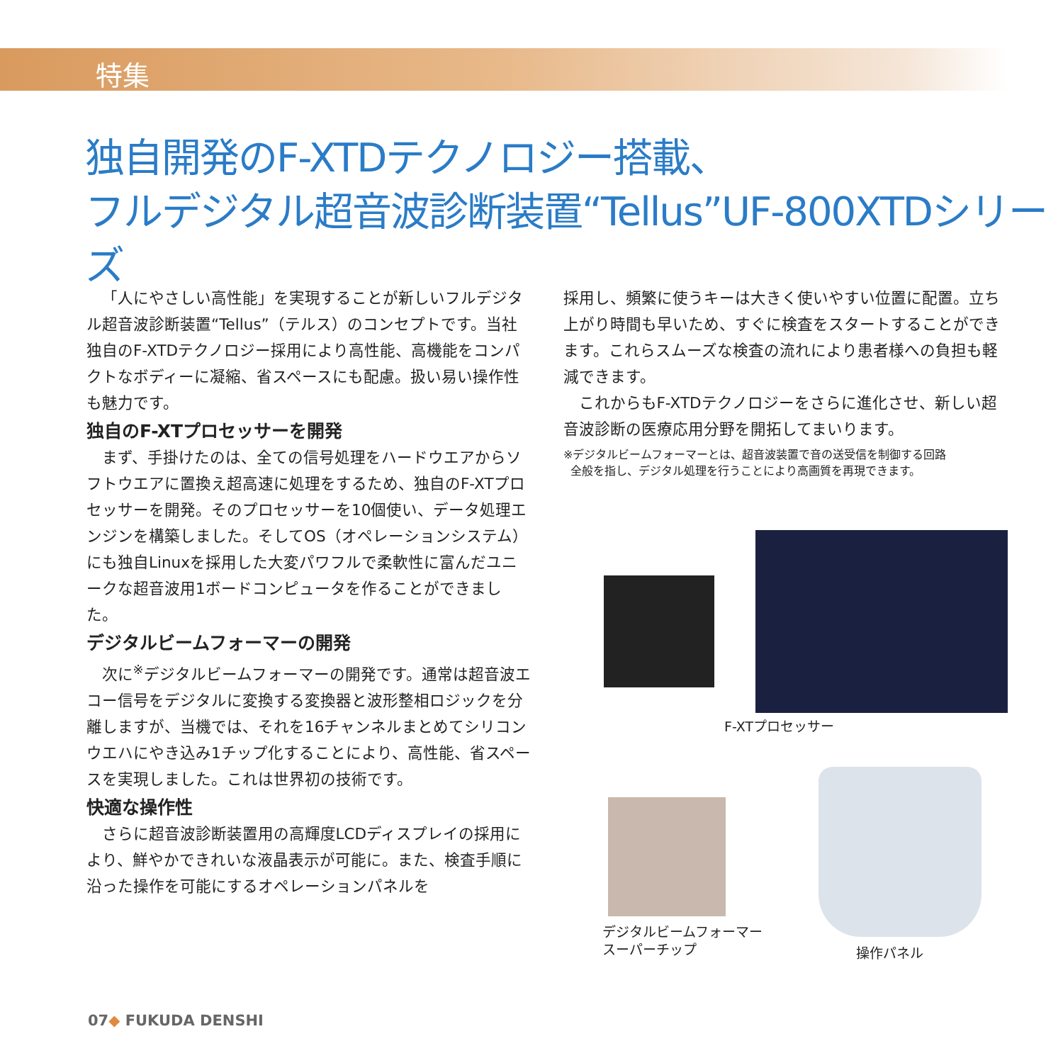特集
独自開発のF-XTDテクノロジー搭載、
フルデジタル超音波診断装置“Tellus”UF-800XTDシリーズ
「人にやさしい高性能」を実現することが新しいフルデジタル超音波診断装置“Tellus”（テルス）のコンセプトです。当社独自のF-XTDテクノロジー採用により高性能、高機能をコンパクトなボディーに凝縮、省スペースにも配慮。扱い易い操作性も魅力です。
独自のF-XTプロセッサーを開発
まず、手掛けたのは、全ての信号処理をハードウエアからソフトウエアに置換え超高速に処理をするため、独自のF-XTプロセッサーを開発。そのプロセッサーを10個使い、データ処理エンジンを構築しました。そしてOS（オペレーションシステム）にも独自Linuxを採用した大変パワフルで柔軟性に富んだユニークな超音波用1ボードコンピュータを作ることができました。
デジタルビームフォーマーの開発
次に<sup>※</sup>デジタルビームフォーマーの開発です。通常は超音波エコー信号をデジタルに変換する変換器と波形整相ロジックを分離しますが、当機では、それを16チャンネルまとめてシリコンウエハにやき込み1チップ化することにより、高性能、省スペースを実現しました。これは世界初の技術です。
快適な操作性
さらに超音波診断装置用の高輝度LCDディスプレイの採用により、鮮やかできれいな液晶表示が可能に。また、検査手順に沿った操作を可能にするオペレーションパネルを
採用し、頻繁に使うキーは大きく使いやすい位置に配置。立ち上がり時間も早いため、すぐに検査をスタートすることができます。これらスムーズな検査の流れにより患者様への負担も軽減できます。
これからもF-XTDテクノロジーをさらに進化させ、新しい超音波診断の医療応用分野を開拓してまいります。
※デジタルビームフォーマーとは、超音波装置で音の送受信を制御する回路
全般を指し、デジタル処理を行うことにより高画質を再現できます。
F-XTプロセッサー
デジタルビームフォーマー
スーパーチップ
操作パネル
07◆ FUKUDA DENSHI